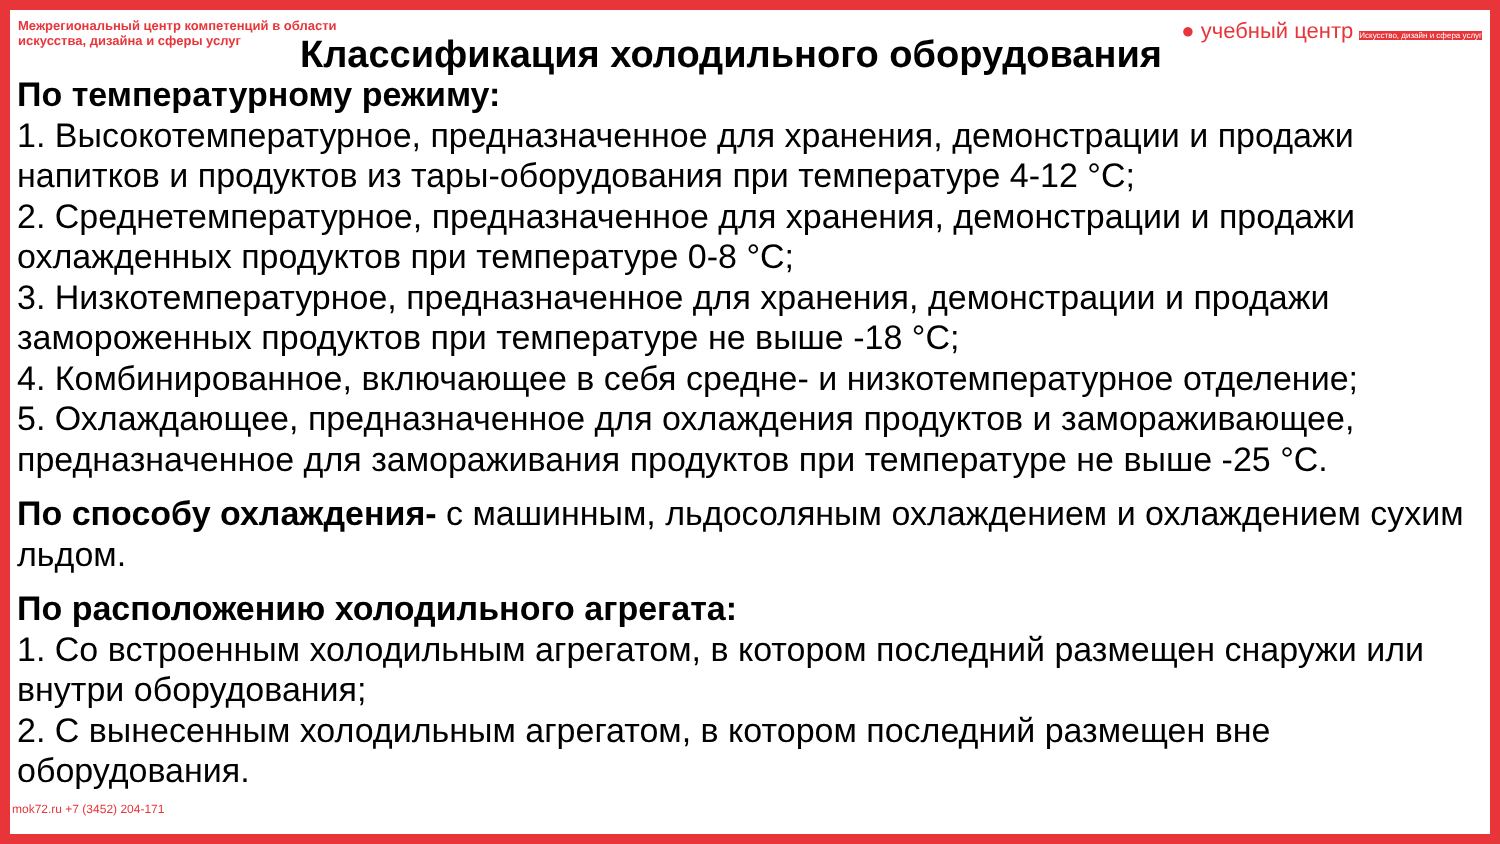Межрегиональный центр компетенций в области искусства, дизайна и сферы услуг
● учебный центр Искусство, дизайн и сфера услуг
Классификация холодильного оборудования
По температурному режиму:
1. Высокотемпературное, предназначенное для хранения, демонстрации и продажи напитков и продуктов из тары-оборудования при температуре 4-12 °С;
2. Среднетемпературное, предназначенное для хранения, демонстрации и продажи охлажденных продуктов при температуре 0-8 °С;
3. Низкотемпературное, предназначенное для хранения, демонстрации и продажи замороженных продуктов при температуре не выше -18 °С;
4. Комбинированное, включающее в себя средне- и низкотемпературное отделение;
5. Охлаждающее, предназначенное для охлаждения продуктов и замораживающее, предназначенное для замораживания продуктов при температуре не выше -25 °С.
По способу охлаждения- с машинным, льдосоляным охлаждением и охлаждением сухим льдом.
По расположению холодильного агрегата:
1. Со встроенным холодильным агрегатом, в котором последний размещен снаружи или внутри оборудования;
2. С вынесенным холодильным агрегатом, в котором последний размещен вне оборудования.
mok72.ru +7 (3452) 204-171